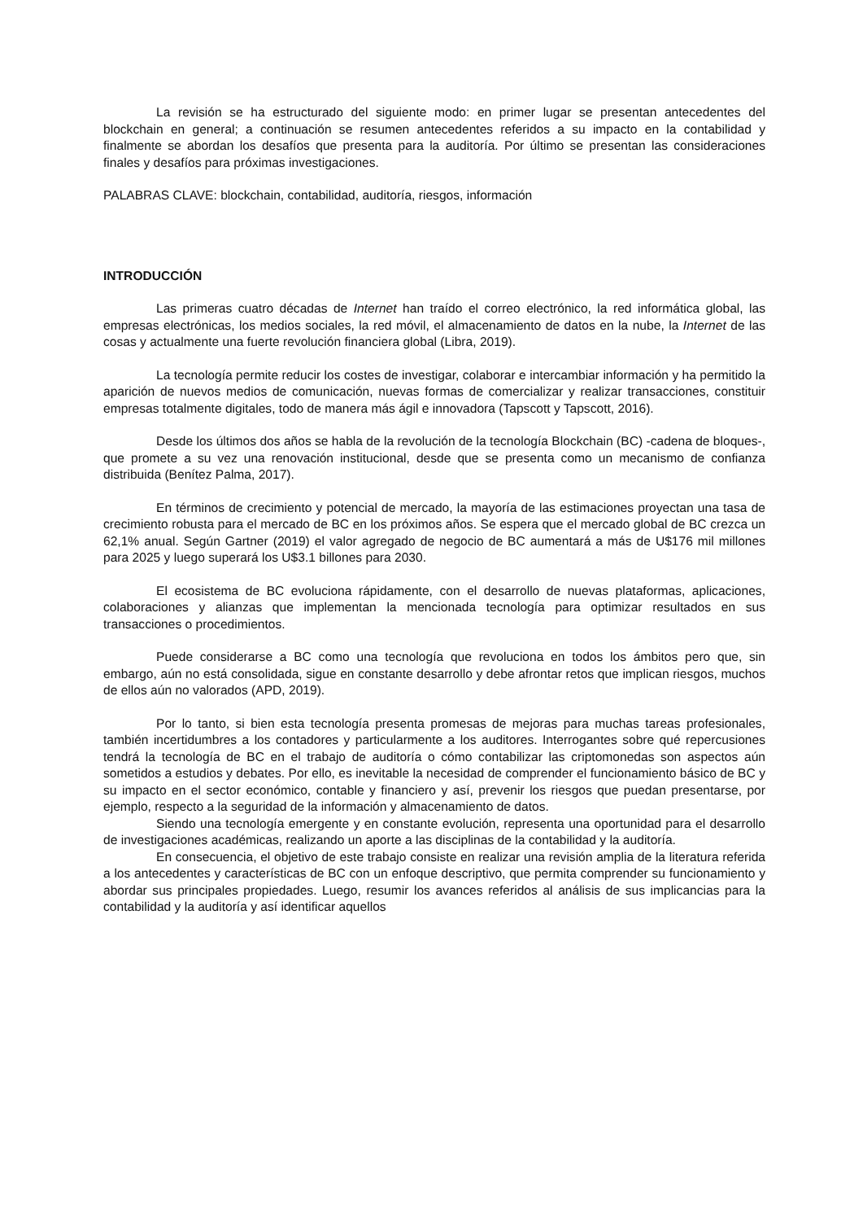La revisión se ha estructurado del siguiente modo: en primer lugar se presentan antecedentes del blockchain en general; a continuación se resumen antecedentes referidos a su impacto en la contabilidad y finalmente se abordan los desafíos que presenta para la auditoría. Por último se presentan las consideraciones finales y desafíos para próximas investigaciones.
PALABRAS CLAVE: blockchain, contabilidad, auditoría, riesgos, información
INTRODUCCIÓN
Las primeras cuatro décadas de Internet han traído el correo electrónico, la red informática global, las empresas electrónicas, los medios sociales, la red móvil, el almacenamiento de datos en la nube, la Internet de las cosas y actualmente una fuerte revolución financiera global (Libra, 2019).
La tecnología permite reducir los costes de investigar, colaborar e intercambiar información y ha permitido la aparición de nuevos medios de comunicación, nuevas formas de comercializar y realizar transacciones, constituir empresas totalmente digitales, todo de manera más ágil e innovadora (Tapscott y Tapscott, 2016).
Desde los últimos dos años se habla de la revolución de la tecnología Blockchain (BC) -cadena de bloques-, que promete a su vez una renovación institucional, desde que se presenta como un mecanismo de confianza distribuida (Benítez Palma, 2017).
En términos de crecimiento y potencial de mercado, la mayoría de las estimaciones proyectan una tasa de crecimiento robusta para el mercado de BC en los próximos años. Se espera que el mercado global de BC crezca un 62,1% anual. Según Gartner (2019) el valor agregado de negocio de BC aumentará a más de U$176 mil millones para 2025 y luego superará los U$3.1 billones para 2030.
El ecosistema de BC evoluciona rápidamente, con el desarrollo de nuevas plataformas, aplicaciones, colaboraciones y alianzas que implementan la mencionada tecnología para optimizar resultados en sus transacciones o procedimientos.
Puede considerarse a BC como una tecnología que revoluciona en todos los ámbitos pero que, sin embargo, aún no está consolidada, sigue en constante desarrollo y debe afrontar retos que implican riesgos, muchos de ellos aún no valorados (APD, 2019).
Por lo tanto, si bien esta tecnología presenta promesas de mejoras para muchas tareas profesionales, también incertidumbres a los contadores y particularmente a los auditores. Interrogantes sobre qué repercusiones tendrá la tecnología de BC en el trabajo de auditoría o cómo contabilizar las criptomonedas son aspectos aún sometidos a estudios y debates. Por ello, es inevitable la necesidad de comprender el funcionamiento básico de BC y su impacto en el sector económico, contable y financiero y así, prevenir los riesgos que puedan presentarse, por ejemplo, respecto a la seguridad de la información y almacenamiento de datos.
Siendo una tecnología emergente y en constante evolución, representa una oportunidad para el desarrollo de investigaciones académicas, realizando un aporte a las disciplinas de la contabilidad y la auditoría.
En consecuencia, el objetivo de este trabajo consiste en realizar una revisión amplia de la literatura referida a los antecedentes y características de BC con un enfoque descriptivo, que permita comprender su funcionamiento y abordar sus principales propiedades. Luego, resumir los avances referidos al análisis de sus implicancias para la contabilidad y la auditoría y así identificar aquellos